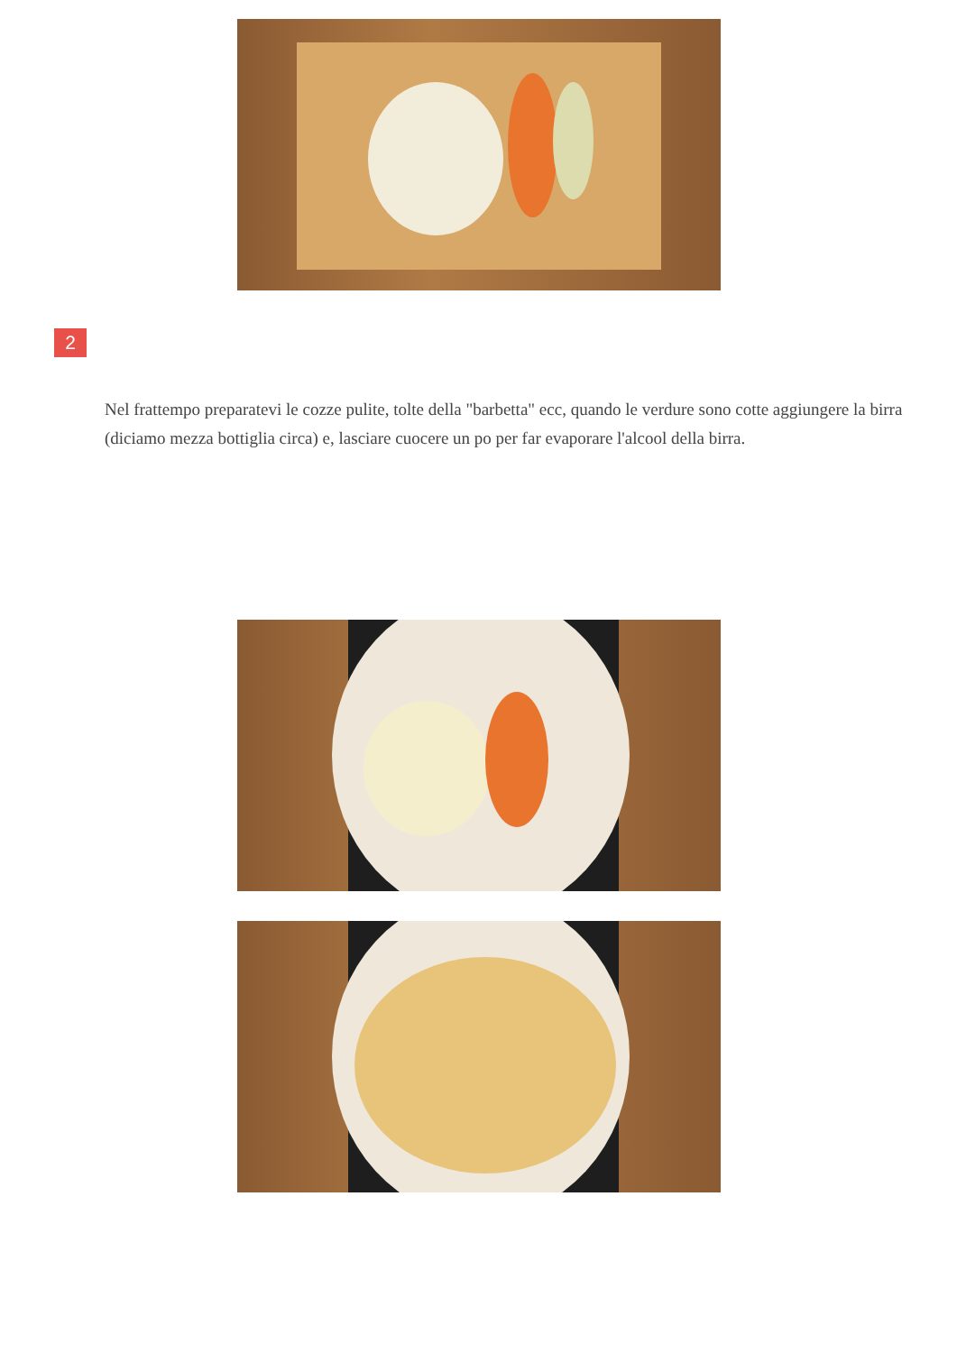2
Nel frattempo preparatevi le cozze pulite, tolte della "barbetta" ecc, quando le verdure sono cotte aggiungere la birra (diciamo mezza bottiglia circa) e, lasciare cuocere un po per far evaporare l'alcool della birra.